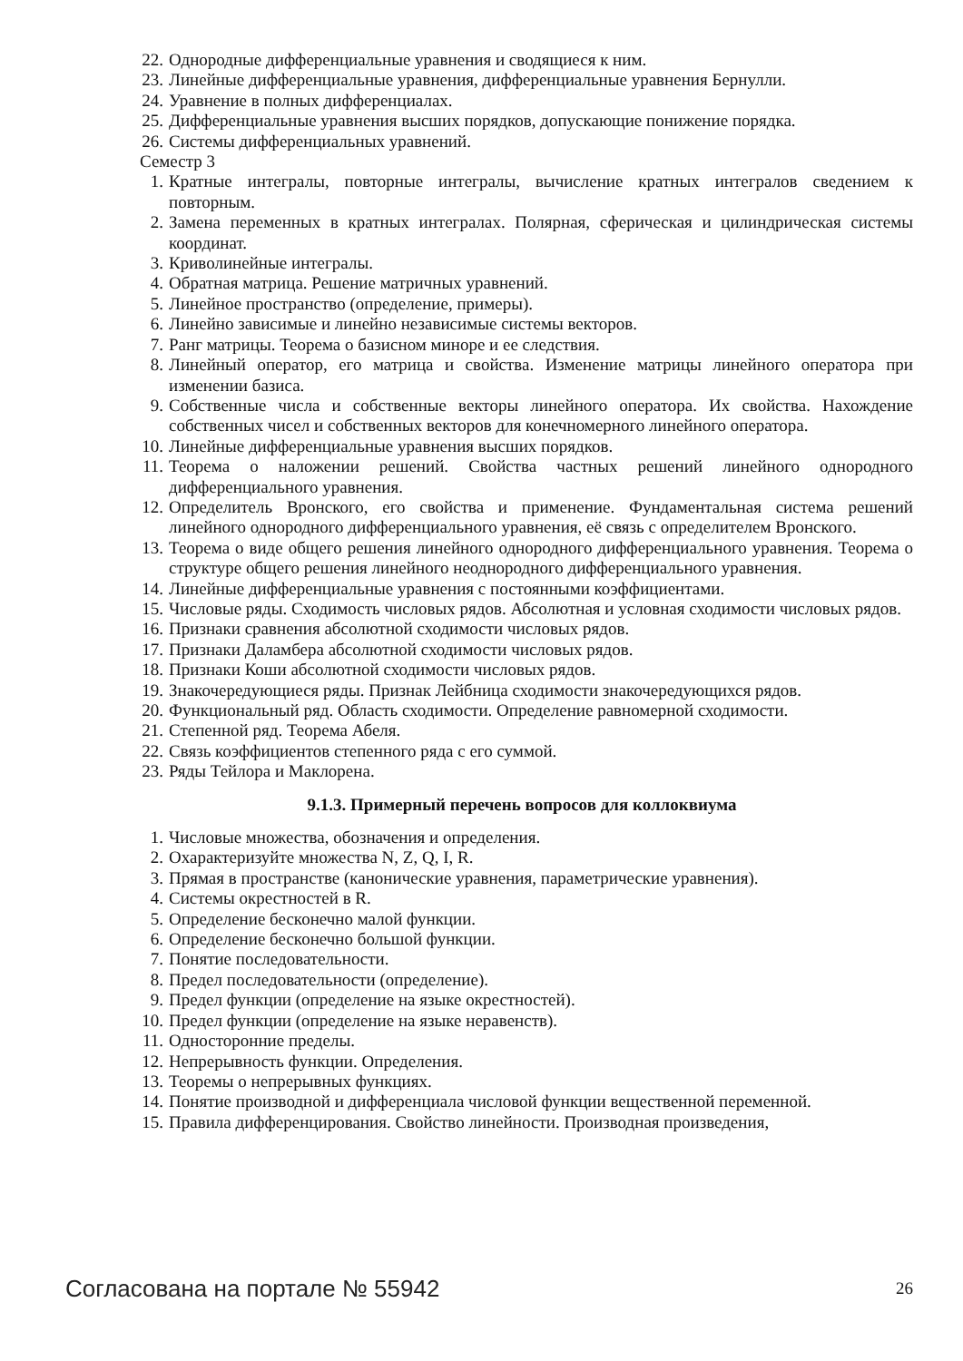22. Однородные дифференциальные уравнения и сводящиеся к ним.
23. Линейные дифференциальные уравнения, дифференциальные уравнения Бернулли.
24. Уравнение в полных дифференциалах.
25. Дифференциальные уравнения высших порядков, допускающие понижение порядка.
26. Системы дифференциальных уравнений.
Семестр 3
1. Кратные интегралы, повторные интегралы, вычисление кратных интегралов сведением к повторным.
2. Замена переменных в кратных интегралах. Полярная, сферическая и цилиндрическая системы координат.
3. Криволинейные интегралы.
4. Обратная матрица. Решение матричных уравнений.
5. Линейное пространство (определение, примеры).
6. Линейно зависимые и линейно независимые системы векторов.
7. Ранг матрицы. Теорема о базисном миноре и ее следствия.
8. Линейный оператор, его матрица и свойства. Изменение матрицы линейного оператора при изменении базиса.
9. Собственные числа и собственные векторы линейного оператора. Их свойства. Нахождение собственных чисел и собственных векторов для конечномерного линейного оператора.
10. Линейные дифференциальные уравнения высших порядков.
11. Теорема о наложении решений. Свойства частных решений линейного однородного дифференциального уравнения.
12. Определитель Вронского, его свойства и применение. Фундаментальная система решений линейного однородного дифференциального уравнения, её связь с определителем Вронского.
13. Теорема о виде общего решения линейного однородного дифференциального уравнения. Теорема о структуре общего решения линейного неоднородного дифференциального уравнения.
14. Линейные дифференциальные уравнения с постоянными коэффициентами.
15. Числовые ряды. Сходимость числовых рядов. Абсолютная и условная сходимости числовых рядов.
16. Признаки сравнения абсолютной сходимости числовых рядов.
17. Признаки Даламбера абсолютной сходимости числовых рядов.
18. Признаки Коши абсолютной сходимости числовых рядов.
19. Знакочередующиеся ряды. Признак Лейбница сходимости знакочередующихся рядов.
20. Функциональный ряд. Область сходимости. Определение равномерной сходимости.
21. Степенной ряд. Теорема Абеля.
22. Связь коэффициентов степенного ряда с его суммой.
23. Ряды Тейлора и Маклорена.
9.1.3. Примерный перечень вопросов для коллоквиума
1. Числовые множества, обозначения и определения.
2. Охарактеризуйте множества N, Z, Q, I, R.
3. Прямая в пространстве (канонические уравнения, параметрические уравнения).
4. Системы окрестностей в R.
5. Определение бесконечно малой функции.
6. Определение бесконечно большой функции.
7. Понятие последовательности.
8. Предел последовательности (определение).
9. Предел функции (определение на языке окрестностей).
10. Предел функции (определение на языке неравенств).
11. Односторонние пределы.
12. Непрерывность функции. Определения.
13. Теоремы о непрерывных функциях.
14. Понятие производной и дифференциала числовой функции вещественной переменной.
15. Правила дифференцирования. Свойство линейности. Производная произведения,
Согласована на портале № 55942 26